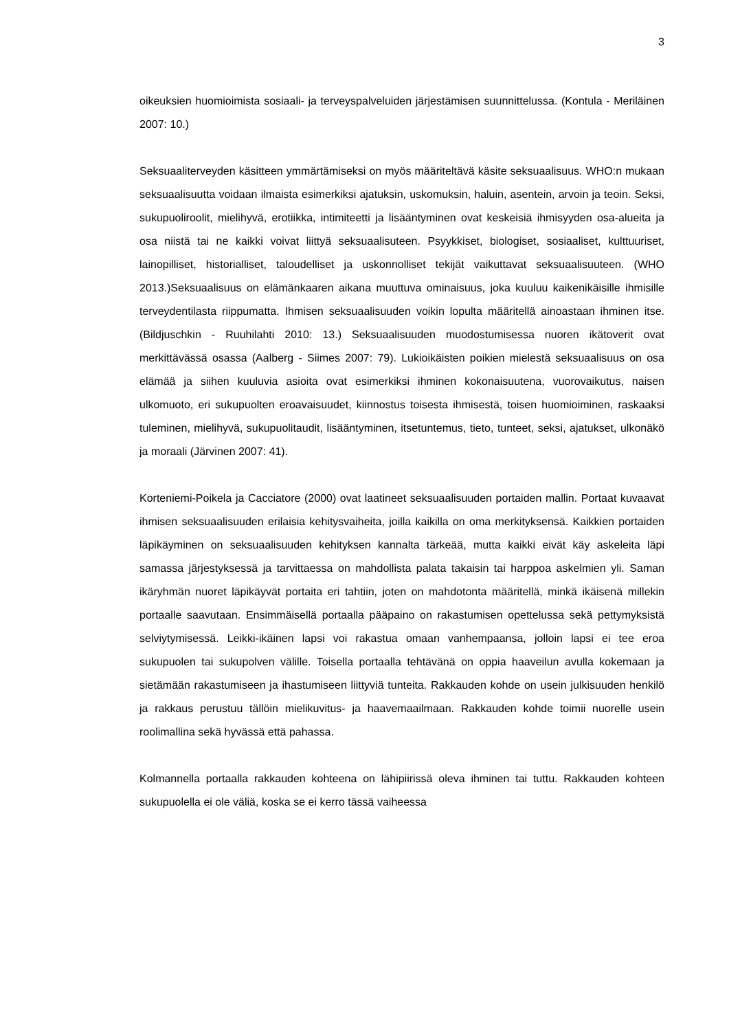3
oikeuksien huomioimista sosiaali- ja terveyspalveluiden järjestämisen suunnittelussa. (Kontula - Meriläinen 2007: 10.)
Seksuaaliterveyden käsitteen ymmärtämiseksi on myös määriteltävä käsite seksuaalisuus. WHO:n mukaan seksuaalisuutta voidaan ilmaista esimerkiksi ajatuksin, uskomuksin, haluin, asentein, arvoin ja teoin. Seksi, sukupuoliroolit, mielihyvä, erotiikka, intimiteetti ja lisääntyminen ovat keskeisiä ihmisyyden osa-alueita ja osa niistä tai ne kaikki voivat liittyä seksuaalisuteen. Psyykkiset, biologiset, sosiaaliset, kulttuuriset, lainopilliset, historialliset, taloudelliset ja uskonnolliset tekijät vaikuttavat seksuaalisuuteen. (WHO 2013.)Seksuaalisuus on elämänkaaren aikana muuttuva ominaisuus, joka kuuluu kaikenikäisille ihmisille terveydentilasta riippumatta. Ihmisen seksuaalisuuden voikin lopulta määritellä ainoastaan ihminen itse. (Bildjuschkin - Ruuhilahti 2010: 13.) Seksuaalisuuden muodostumisessa nuoren ikätoverit ovat merkittävässä osassa (Aalberg - Siimes 2007: 79). Lukioikäisten poikien mielestä seksuaalisuus on osa elämää ja siihen kuuluvia asioita ovat esimerkiksi ihminen kokonaisuutena, vuorovaikutus, naisen ulkomuoto, eri sukupuolten eroavaisuudet, kiinnostus toisesta ihmisestä, toisen huomioiminen, raskaaksi tuleminen, mielihyvä, sukupuolitaudit, lisääntyminen, itsetuntemus, tieto, tunteet, seksi, ajatukset, ulkonäkö ja moraali (Järvinen 2007: 41).
Korteniemi-Poikela ja Cacciatore (2000) ovat laatineet seksuaalisuuden portaiden mallin. Portaat kuvaavat ihmisen seksuaalisuuden erilaisia kehitysvaiheita, joilla kaikilla on oma merkityksensä. Kaikkien portaiden läpikäyminen on seksuaalisuuden kehityksen kannalta tärkeää, mutta kaikki eivät käy askeleita läpi samassa järjestyksessä ja tarvittaessa on mahdollista palata takaisin tai harppoa askelmien yli. Saman ikäryhmän nuoret läpikäyvät portaita eri tahtiin, joten on mahdotonta määritellä, minkä ikäisenä millekin portaalle saavutaan. Ensimmäisellä portaalla pääpaino on rakastumisen opettelussa sekä pettymyksistä selviytymisessä. Leikki-ikäinen lapsi voi rakastua omaan vanhempaansa, jolloin lapsi ei tee eroa sukupuolen tai sukupolven välille. Toisella portaalla tehtävänä on oppia haaveilun avulla kokemaan ja sietämään rakastumiseen ja ihastumiseen liittyviä tunteita. Rakkauden kohde on usein julkisuuden henkilö ja rakkaus perustuu tällöin mielikuvitus- ja haavemaailmaan. Rakkauden kohde toimii nuorelle usein roolimallina sekä hyvässä että pahassa.
Kolmannella portaalla rakkauden kohteena on lähipiirissä oleva ihminen tai tuttu. Rakkauden kohteen sukupuolella ei ole väliä, koska se ei kerro tässä vaiheessa